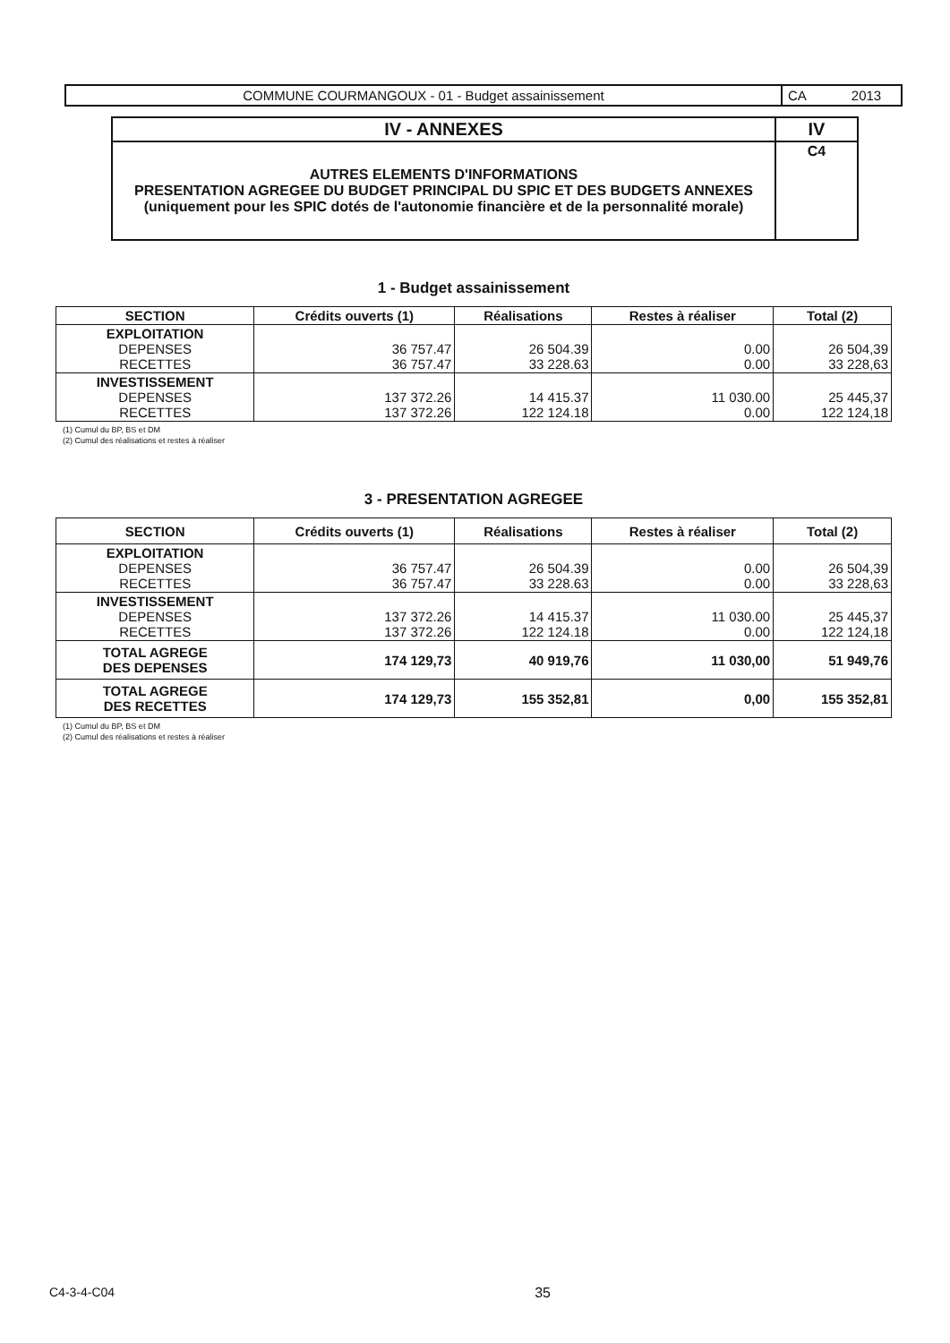| COMMUNE COURMANGOUX - 01 - Budget assainissement | CA 2013 |
| IV - ANNEXES | IV |
| AUTRES ELEMENTS D'INFORMATIONS PRESENTATION AGREGEE DU BUDGET PRINCIPAL DU SPIC ET DES BUDGETS ANNEXES (uniquement pour les SPIC dotés de l'autonomie financière et de la personnalité morale) | C4 |
1 - Budget assainissement
| SECTION | Crédits ouverts (1) | Réalisations | Restes à réaliser | Total (2) |
| --- | --- | --- | --- | --- |
| EXPLOITATION DEPENSES RECETTES | 36 757.47 36 757.47 | 26 504.39 33 228.63 | 0.00 0.00 | 26 504,39 33 228,63 |
| INVESTISSEMENT DEPENSES RECETTES | 137 372.26 137 372.26 | 14 415.37 122 124.18 | 11 030.00 0.00 | 25 445,37 122 124,18 |
(1) Cumul du BP, BS et DM
(2) Cumul des réalisations et restes à réaliser
3 - PRESENTATION AGREGEE
| SECTION | Crédits ouverts (1) | Réalisations | Restes à réaliser | Total (2) |
| --- | --- | --- | --- | --- |
| EXPLOITATION DEPENSES RECETTES | 36 757.47 36 757.47 | 26 504.39 33 228.63 | 0.00 0.00 | 26 504,39 33 228,63 |
| INVESTISSEMENT DEPENSES RECETTES | 137 372.26 137 372.26 | 14 415.37 122 124.18 | 11 030.00 0.00 | 25 445,37 122 124,18 |
| TOTAL AGREGE DES DEPENSES | 174 129,73 | 40 919,76 | 11 030,00 | 51 949,76 |
| TOTAL AGREGE DES RECETTES | 174 129,73 | 155 352,81 | 0,00 | 155 352,81 |
(1) Cumul du BP, BS et DM
(2) Cumul des réalisations et restes à réaliser
C4-3-4-C04 35